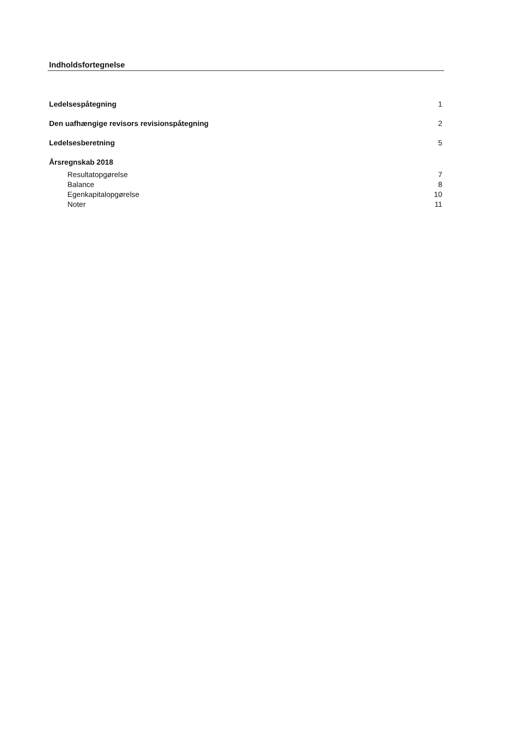Indholdsfortegnelse
Ledelsespåtegning 1
Den uafhængige revisors revisionspåtegning 2
Ledelsesberetning 5
Årsregnskab 2018
Resultatopgørelse 7
Balance 8
Egenkapitalopgørelse 10
Noter 11